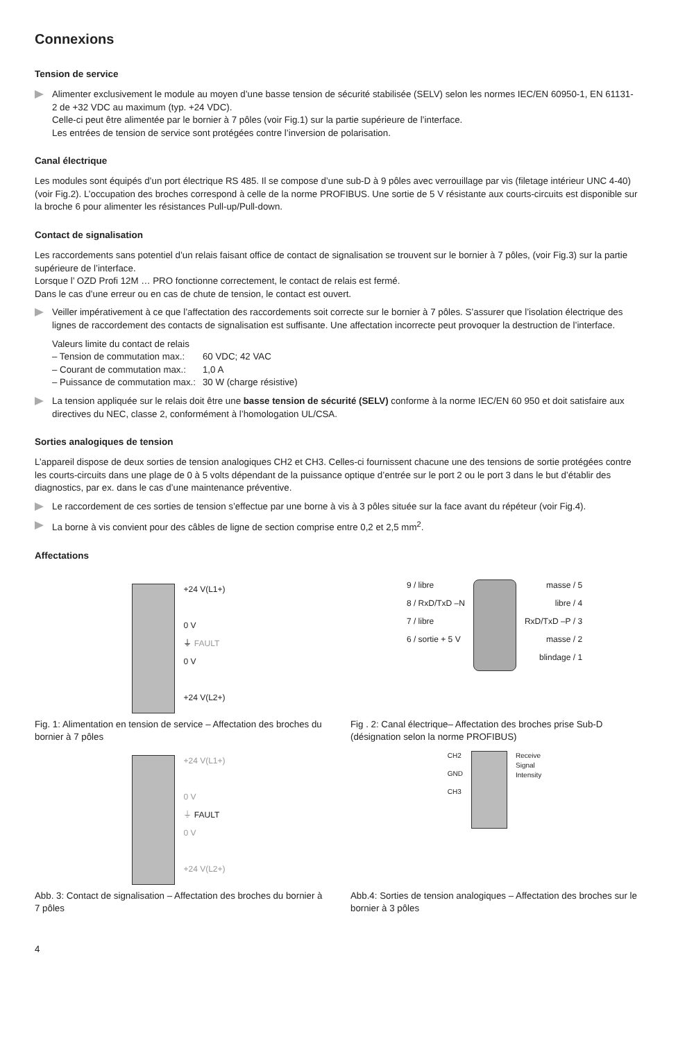Connexions
Tension de service
Alimenter exclusivement le module au moyen d’une basse tension de sécurité stabilisée (SELV) selon les normes IEC/EN 60950-1, EN 61131-2 de +32 VDC au maximum (typ. +24 VDC).
Celle-ci peut être alimentée par le bornier à 7 pôles (voir Fig.1) sur la partie supérieure de l’interface.
Les entrées de tension de service sont protégées contre l’inversion de polarisation.
Canal électrique
Les modules sont équipés d’un port électrique RS 485. Il se compose d’une sub-D à 9 pôles avec verrouillage par vis (filetage intérieur UNC 4-40) (voir Fig.2). L’occupation des broches correspond à celle de la norme PROFIBUS. Une sortie de 5 V résistante aux courts-circuits est disponible sur la broche 6 pour alimenter les résistances Pull-up/Pull-down.
Contact de signalisation
Les raccordements sans potentiel d’un relais faisant office de contact de signalisation se trouvent sur le bornier à 7 pôles, (voir Fig.3) sur la partie supérieure de l’interface.
Lorsque l’ OZD Profi 12M … PRO fonctionne correctement, le contact de relais est fermé.
Dans le cas d’une erreur ou en cas de chute de tension, le contact est ouvert.
Veiller impérativement à ce que l’affectation des raccordements soit correcte sur le bornier à 7 pôles. S’assurer que l’isolation électrique des lignes de raccordement des contacts de signalisation est suffisante. Une affectation incorrecte peut provoquer la destruction de l’interface.
Valeurs limite du contact de relais
| – Tension de commutation max.: | 60 VDC; 42 VAC |
| – Courant de commutation max.: | 1,0 A |
| – Puissance de commutation max.: | 30 W (charge résistive) |
La tension appliquée sur le relais doit être une basse tension de sécurité (SELV) conforme à la norme IEC/EN 60 950 et doit satisfaire aux directives du NEC, classe 2, conformément à l’homologation UL/CSA.
Sorties analogiques de tension
L’appareil dispose de deux sorties de tension analogiques CH2 et CH3. Celles-ci fournissent chacune une des tensions de sortie protégées contre les courts-circuits dans une plage de 0 à 5 volts dépendant de la puissance optique d’entrée sur le port 2 ou le port 3 dans le but d’établir des diagnostics, par ex. dans le cas d’une maintenance préventive.
Le raccordement de ces sorties de tension s’effectue par une borne à vis à 3 pôles située sur la face avant du répéteur (voir Fig.4).
La borne à vis convient pour des câbles de ligne de section comprise entre 0,2 et 2,5 mm<sup>2</sup>.
Affectations
+24 V(L1+)
0 V
⏚ FAULT
0 V
+24 V(L2+)
Fig. 1: Alimentation en tension de service – Affectation des broches du bornier à 7 pôles
9 / libre
8 / RxD/TxD –N
7 / libre
6 / sortie + 5 V
masse / 5
libre / 4
RxD/TxD –P / 3
masse / 2
blindage / 1
Fig . 2: Canal électrique– Affectation des broches prise Sub-D (désignation selon la norme PROFIBUS)
+24 V(L1+)
0 V
⏚ FAULT
0 V
+24 V(L2+)
Abb. 3: Contact de signalisation – Affectation des broches du bornier à 7 pôles
CH2
GND
CH3
Receive
Signal
Intensity
Abb.4: Sorties de tension analogiques – Affectation des broches sur le bornier à 3 pôles
4